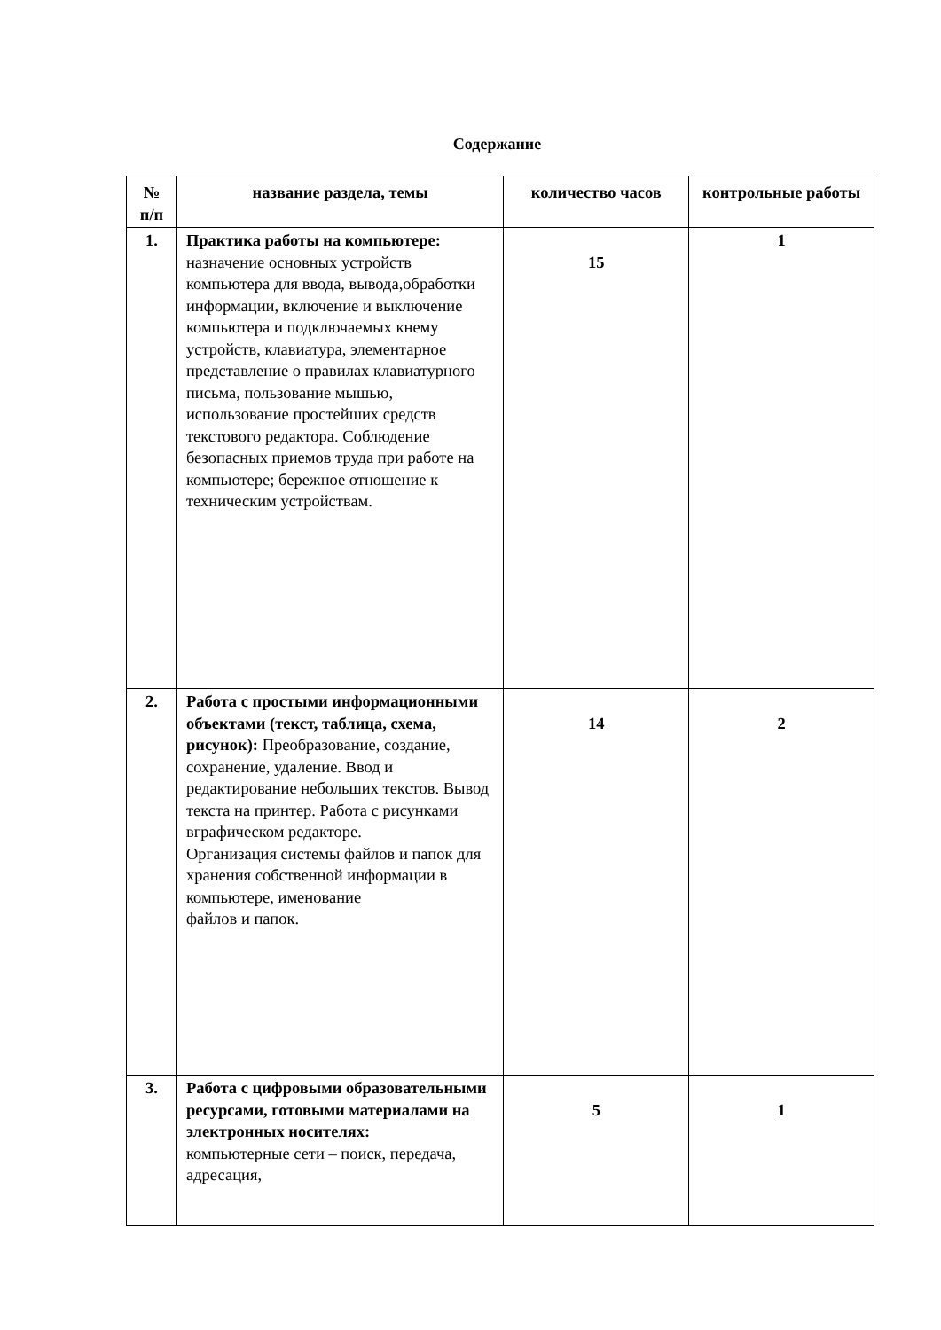Содержание
| № п/п | название раздела, темы | количество часов | контрольные работы |
| --- | --- | --- | --- |
| 1. | Практика работы на компьютере: назначение основных устройств компьютера для ввода, вывода,обработки информации, включение и выключение компьютера и подключаемых кнему устройств, клавиатура, элементарное представление о правилах клавиатурного письма, пользование мышью, использование простейших средств текстового редактора. Соблюдение безопасных приемов труда при работе на компьютере; бережное отношение к техническим устройствам. | 15 | 1 |
| 2. | Работа с простыми информационными объектами (текст, таблица, схема, рисунок): Преобразование, создание, сохранение, удаление. Ввод и редактирование небольших текстов. Вывод текста на принтер. Работа с рисунками вграфическом редакторе. Организация системы файлов и папок для хранения собственной информации в компьютере, именование файлов и папок. | 14 | 2 |
| 3. | Работа с цифровыми образовательными ресурсами, готовыми материалами на электронных носителях: компьютерные сети – поиск, передача, адресация, | 5 | 1 |